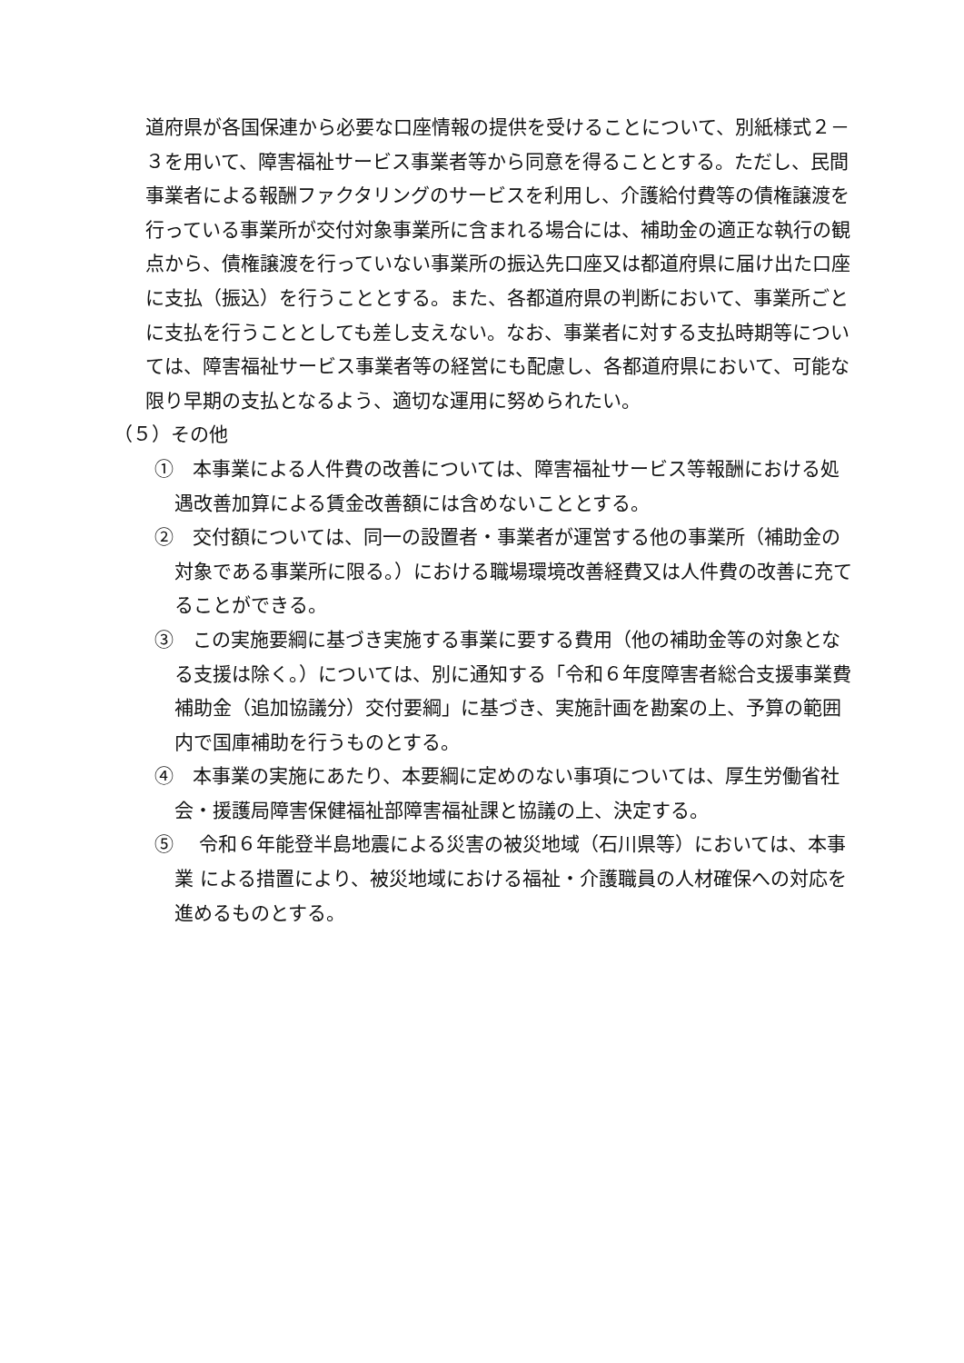道府県が各国保連から必要な口座情報の提供を受けることについて、別紙様式２－３を用いて、障害福祉サービス事業者等から同意を得ることとする。ただし、民間事業者による報酬ファクタリングのサービスを利用し、介護給付費等の債権譲渡を行っている事業所が交付対象事業所に含まれる場合には、補助金の適正な執行の観点から、債権譲渡を行っていない事業所の振込先口座又は都道府県に届け出た口座に支払（振込）を行うこととする。また、各都道府県の判断において、事業所ごとに支払を行うこととしても差し支えない。なお、事業者に対する支払時期等については、障害福祉サービス事業者等の経営にも配慮し、各都道府県において、可能な限り早期の支払となるよう、適切な運用に努められたい。
（５）その他
①　本事業による人件費の改善については、障害福祉サービス等報酬における処遇改善加算による賃金改善額には含めないこととする。
②　交付額については、同一の設置者・事業者が運営する他の事業所（補助金の対象である事業所に限る。）における職場環境改善経費又は人件費の改善に充てることができる。
③　この実施要綱に基づき実施する事業に要する費用（他の補助金等の対象となる支援は除く。）については、別に通知する「令和６年度障害者総合支援事業費補助金（追加協議分）交付要綱」に基づき、実施計画を勘案の上、予算の範囲内で国庫補助を行うものとする。
④　本事業の実施にあたり、本要綱に定めのない事項については、厚生労働省社会・援護局障害保健福祉部障害福祉課と協議の上、決定する。
⑤　 令和６年能登半島地震による災害の被災地域（石川県等）においては、本事業 による措置により、被災地域における福祉・介護職員の人材確保への対応を進めるものとする。